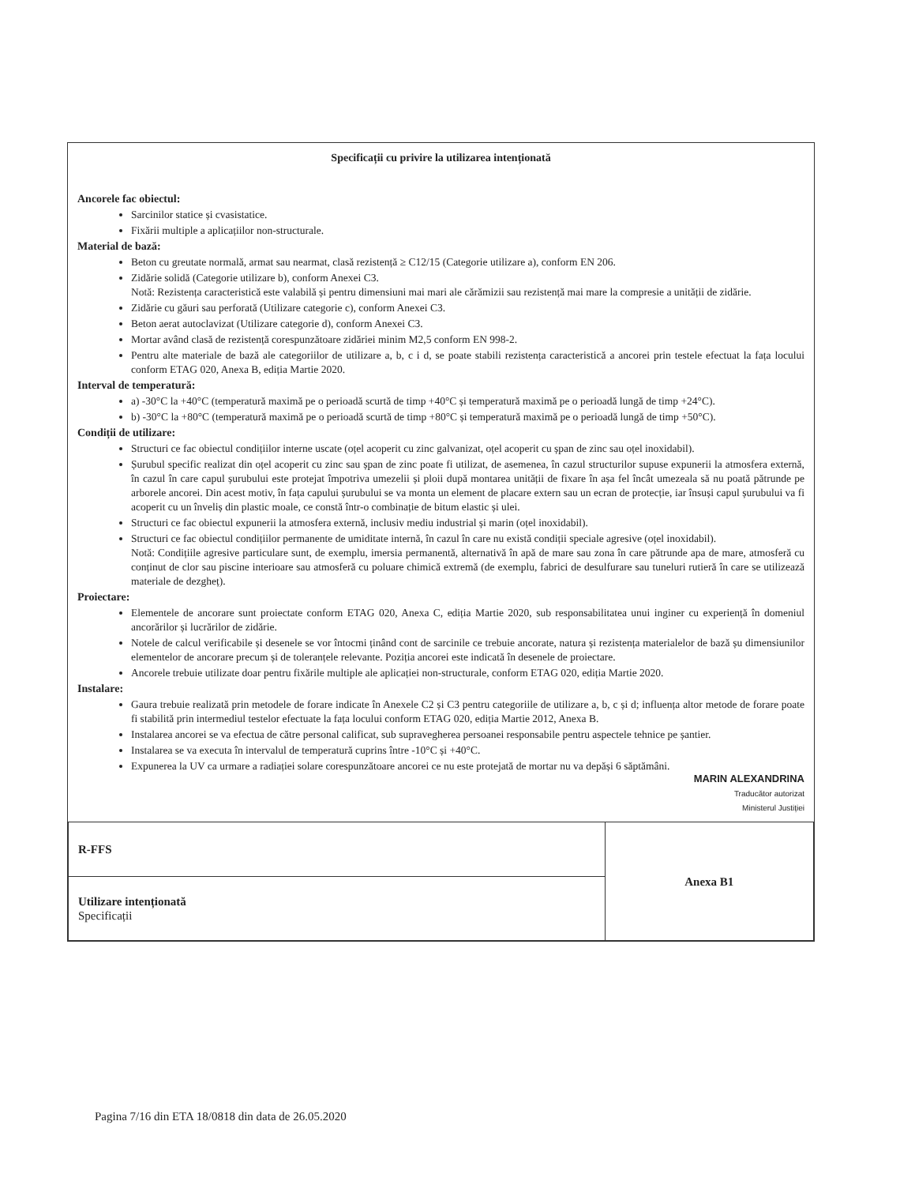Specificații cu privire la utilizarea intenționată
Ancorele fac obiectul:
Sarcinilor statice și cvasistatice.
Fixării multiple a aplicațiilor non-structurale.
Material de bază:
Beton cu greutate normală, armat sau nearmat, clasă rezistență ≥ C12/15 (Categorie utilizare a), conform EN 206.
Zidărie solidă (Categorie utilizare b), conform Anexei C3.
Notă: Rezistența caracteristică este valabilă și pentru dimensiuni mai mari ale cărămizii sau rezistență mai mare la compresie a unității de zidărie.
Zidărie cu găuri sau perforată (Utilizare categorie c), conform Anexei C3.
Beton aerat autoclavizat (Utilizare categorie d), conform Anexei C3.
Mortar având clasă de rezistență corespunzătoare zidăriei minim M2,5 conform EN 998-2.
Pentru alte materiale de bază ale categoriilor de utilizare a, b, c i d, se poate stabili rezistența caracteristică a ancorei prin testele efectuat la fața locului conform ETAG 020, Anexa B, ediția Martie 2020.
Interval de temperatură:
a) -30°C la +40°C (temperatură maximă pe o perioadă scurtă de timp +40°C și temperatură maximă pe o perioadă lungă de timp +24°C).
b) -30°C la +80°C (temperatură maximă pe o perioadă scurtă de timp +80°C și temperatură maximă pe o perioadă lungă de timp +50°C).
Condiții de utilizare:
Structuri ce fac obiectul condițiilor interne uscate (oțel acoperit cu zinc galvanizat, oțel acoperit cu șpan de zinc sau oțel inoxidabil).
Șurubul specific realizat din oțel acoperit cu zinc sau șpan de zinc poate fi utilizat, de asemenea, în cazul structurilor supuse expunerii la atmosfera externă, în cazul în care capul șurubului este protejat împotriva umezelii și ploii după montarea unității de fixare în așa fel încât umezeala să nu poată pătrunde pe arborele ancorei. Din acest motiv, în fața capului șurubului se va monta un element de placare extern sau un ecran de protecție, iar însuși capul șurubului va fi acoperit cu un înveliș din plastic moale, ce constă într-o combinație de bitum elastic și ulei.
Structuri ce fac obiectul expunerii la atmosfera externă, inclusiv mediu industrial și marin (oțel inoxidabil).
Structuri ce fac obiectul condițiilor permanente de umiditate internă, în cazul în care nu există condiții speciale agresive (oțel inoxidabil).
Notă: Condițiile agresive particulare sunt, de exemplu, imersia permanentă, alternativă în apă de mare sau zona în care pătrunde apa de mare, atmosferă cu conținut de clor sau piscine interioare sau atmosferă cu poluare chimică extremă (de exemplu, fabrici de desulfurare sau tuneluri rutieră în care se utilizează materiale de dezgheț).
Proiectare:
Elementele de ancorare sunt proiectate conform ETAG 020, Anexa C, ediția Martie 2020, sub responsabilitatea unui inginer cu experiență în domeniul ancorărilor și lucrărilor de zidărie.
Notele de calcul verificabile și desenele se vor întocmi ținând cont de sarcinile ce trebuie ancorate, natura și rezistența materialelor de bază șu dimensiunilor elementelor de ancorare precum și de toleranțele relevante. Poziția ancorei este indicată în desenele de proiectare.
Ancorele trebuie utilizate doar pentru fixările multiple ale aplicației non-structurale, conform ETAG 020, ediția Martie 2020.
Instalare:
Gaura trebuie realizată prin metodele de forare indicate în Anexele C2 și C3 pentru categoriile de utilizare a, b, c și d; influența altor metode de forare poate fi stabilită prin intermediul testelor efectuate la fața locului conform ETAG 020, ediția Martie 2012, Anexa B.
Instalarea ancorei se va efectua de către personal calificat, sub supravegherea persoanei responsabile pentru aspectele tehnice pe șantier.
Instalarea se va executa în intervalul de temperatură cuprins între -10°C și +40°C.
Expunerea la UV ca urmare a radiației solare corespunzătoare ancorei ce nu este protejată de mortar nu va depăși 6 săptămâni.
MARIN ALEXANDRINA
Traducător autorizat
Ministerul Justiției
| R-FFS | Anexa B1 |
| Utilizare intenționată Specificații | |
Pagina 7/16 din ETA 18/0818 din data de 26.05.2020